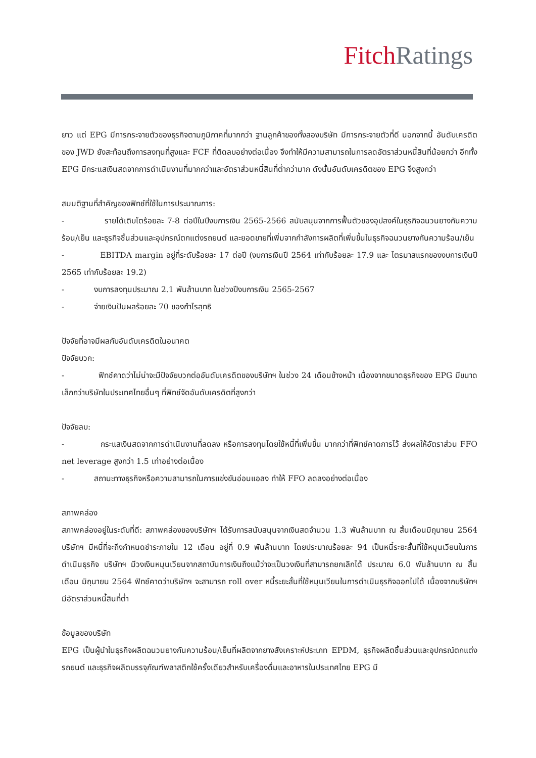Fitch Ratings
ยาว แต่ EPG มีการกระจายตัวของธุรกิจตามภูมิภาคที่มากกว่า ฐานลูกค้าของทั้งสองบริษัท มีการกระจายตัวที่ดี นอกจากนี้ อันดับเครดิตของ JWD ยังสะท้อนถึงการลงทุนที่สูงและ FCF ที่ติดลบอย่างต่อเนื่อง จึงทำให้มีความสามารถในการลดอัตราส่วนหนี้สินที่น้อยกว่า อีกทั้ง EPG มีกระแสเงินสดจากการดำเนินงานที่มากกว่าและอัตราส่วนหนี้สินที่ต่ำกว่ามาก ดังนั้นอันดับเครดิตของ EPG จึงสูงกว่า
สมมติฐานที่สำคัญของฟิทช์ที่ใช้ในการประมาณการ:
- รายได้เติบโตร้อยละ 7-8 ต่อปีในปีงบการเงิน 2565-2566 สนับสนุนจากการฟื้นตัวของอุปสงค์ในธุรกิจฉนวนยางกันความร้อน/เย็น และธุรกิจชิ้นส่วนและอุปกรณ์ตกแต่งรถยนต์ และยอดขายที่เพิ่มจากกำลังการผลิตที่เพิ่มขึ้นในธุรกิจฉนวนยางกันความร้อน/เย็น
- EBITDA margin อยู่ที่ระดับร้อยละ 17 ต่อปี (งบการเงินปี 2564 เท่ากับร้อยละ 17.9 และ ไตรมาสแรกของงบการเงินปี 2565 เท่ากับร้อยละ 19.2)
- งบการลงทุนประมาณ 2.1 พันล้านบาท ในช่วงปีงบการเงิน 2565-2567
- จ่ายเงินปันผลร้อยละ 70 ของกำไรสุทธิ
ปัจจัยที่อาจมีผลกับอันดับเครดิตในอนาคต
ปัจจัยบวก:
- ฟิทช์คาดว่าไม่น่าจะมีปัจจัยบวกต่ออันดับเครดิตของบริษัทฯ ในช่วง 24 เดือนข้างหน้า เนื่องจากขนาดธุรกิจของ EPG มีขนาดเล็กกว่าบริษัทในประเทศไทยอื่นๆ ที่ฟิทช์จัดอันดับเครดิตที่สูงกว่า
ปัจจัยลบ:
- กระแสเงินสดจากการดำเนินงานที่ลดลง หรือการลงทุนโดยใช้หนี้ที่เพิ่มขึ้น มากกว่าที่ฟิทช์คาดการไว้ ส่งผลให้อัตราส่วน FFO net leverage สูงกว่า 1.5 เท่าอย่างต่อเนื่อง
- สถานะทางธุรกิจหรือความสามารถในการแข่งขันอ่อนแอลง ทำให้ FFO ลดลงอย่างต่อเนื่อง
สภาพคล่อง
สภาพคล่องอยู่ในระดับที่ดี: สภาพคล่องของบริษัทฯ ได้รับการสนับสนุนจากเงินสดจำนวน 1.3 พันล้านบาท ณ สิ้นเดือนมิถุนายน 2564 บริษัทฯ มีหนี้ที่จะถึงกำหนดชำระภายใน 12 เดือน อยู่ที่ 0.9 พันล้านบาท โดยประมาณร้อยละ 94 เป็นหนี้ระยะสั้นที่ใช้หมุนเวียนในการดำเนินธุรกิจ บริษัทฯ มีวงเงินหมุนเวียนจากสถาบันการเงินถึงแม้ว่าจะเป็นวงเงินที่สามารถยกเลิกได้ ประมาณ 6.0 พันล้านบาท ณ สิ้นเดือน มิถุนายน 2564 ฟิทช์คาดว่าบริษัทฯ จะสามารถ roll over หนี้ระยะสั้นที่ใช้หมุนเวียนในการดำเนินธุรกิจออกไปได้ เนื่องจากบริษัทฯ มีอัตราส่วนหนี้สินที่ต่ำ
ข้อมูลของบริษัท
EPG เป็นผู้นำในธุรกิจผลิตฉนวนยางกันความร้อน/เย็นที่ผลิตจากยางสังเคราะห์ประเภท EPDM, ธุรกิจผลิตชิ้นส่วนและอุปกรณ์ตกแต่งรถยนต์ และธุรกิจผลิตบรรจุภัณฑ์พลาสติกใช้ครั้งเดียวสำหรับเครื่องดื่มและอาหารในประเทศไทย EPG มี